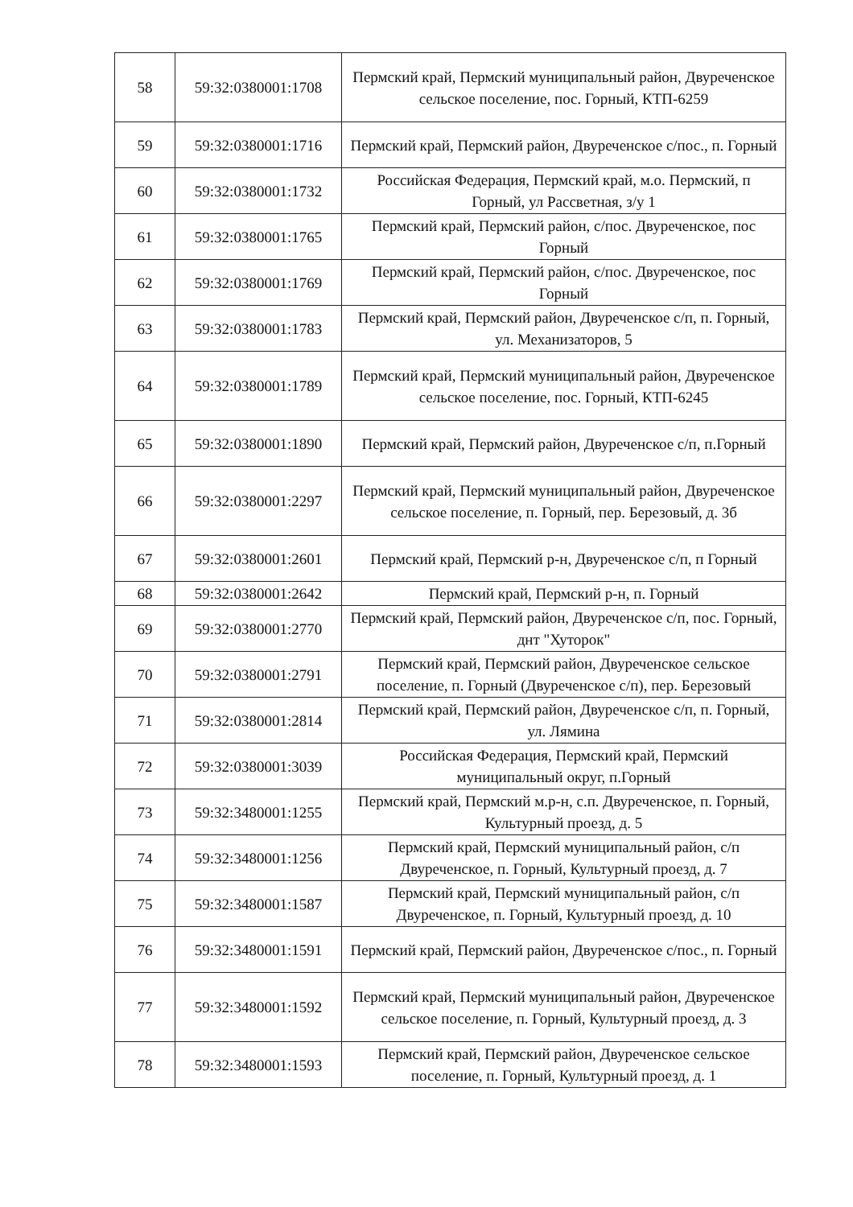| 58 | 59:32:0380001:1708 | Пермский край, Пермский муниципальный район, Двуреченское сельское поселение, пос. Горный, КТП-6259 |
| 59 | 59:32:0380001:1716 | Пермский край, Пермский район, Двуреченское с/пос., п. Горный |
| 60 | 59:32:0380001:1732 | Российская Федерация, Пермский край, м.о. Пермский, п Горный, ул Рассветная, з/у 1 |
| 61 | 59:32:0380001:1765 | Пермский край, Пермский район, с/пос. Двуреченское, пос Горный |
| 62 | 59:32:0380001:1769 | Пермский край, Пермский район, с/пос. Двуреченское, пос Горный |
| 63 | 59:32:0380001:1783 | Пермский край, Пермский район, Двуреченское с/п, п. Горный, ул. Механизаторов, 5 |
| 64 | 59:32:0380001:1789 | Пермский край, Пермский муниципальный район, Двуреченское сельское поселение, пос. Горный, КТП-6245 |
| 65 | 59:32:0380001:1890 | Пермский край, Пермский район, Двуреченское с/п, п.Горный |
| 66 | 59:32:0380001:2297 | Пермский край, Пермский муниципальный район, Двуреченское сельское поселение, п. Горный, пер. Березовый, д. 3б |
| 67 | 59:32:0380001:2601 | Пермский край, Пермский р-н, Двуреченское с/п, п Горный |
| 68 | 59:32:0380001:2642 | Пермский край, Пермский р-н, п. Горный |
| 69 | 59:32:0380001:2770 | Пермский край, Пермский район, Двуреченское с/п, пос. Горный, днт "Хуторок" |
| 70 | 59:32:0380001:2791 | Пермский край, Пермский район, Двуреченское сельское поселение, п. Горный (Двуреченское с/п), пер. Березовый |
| 71 | 59:32:0380001:2814 | Пермский край, Пермский район, Двуреченское с/п, п. Горный, ул. Лямина |
| 72 | 59:32:0380001:3039 | Российская Федерация, Пермский край, Пермский муниципальный округ, п.Горный |
| 73 | 59:32:3480001:1255 | Пермский край, Пермский м.р-н, с.п. Двуреченское, п. Горный, Культурный проезд, д. 5 |
| 74 | 59:32:3480001:1256 | Пермский край, Пермский муниципальный район, с/п Двуреченское, п. Горный, Культурный проезд, д. 7 |
| 75 | 59:32:3480001:1587 | Пермский край, Пермский муниципальный район, с/п Двуреченское, п. Горный, Культурный проезд, д. 10 |
| 76 | 59:32:3480001:1591 | Пермский край, Пермский район, Двуреченское с/пос., п. Горный |
| 77 | 59:32:3480001:1592 | Пермский край, Пермский муниципальный район, Двуреченское сельское поселение, п. Горный, Культурный проезд, д. 3 |
| 78 | 59:32:3480001:1593 | Пермский край, Пермский район, Двуреченское сельское поселение, п. Горный, Культурный проезд, д. 1 |